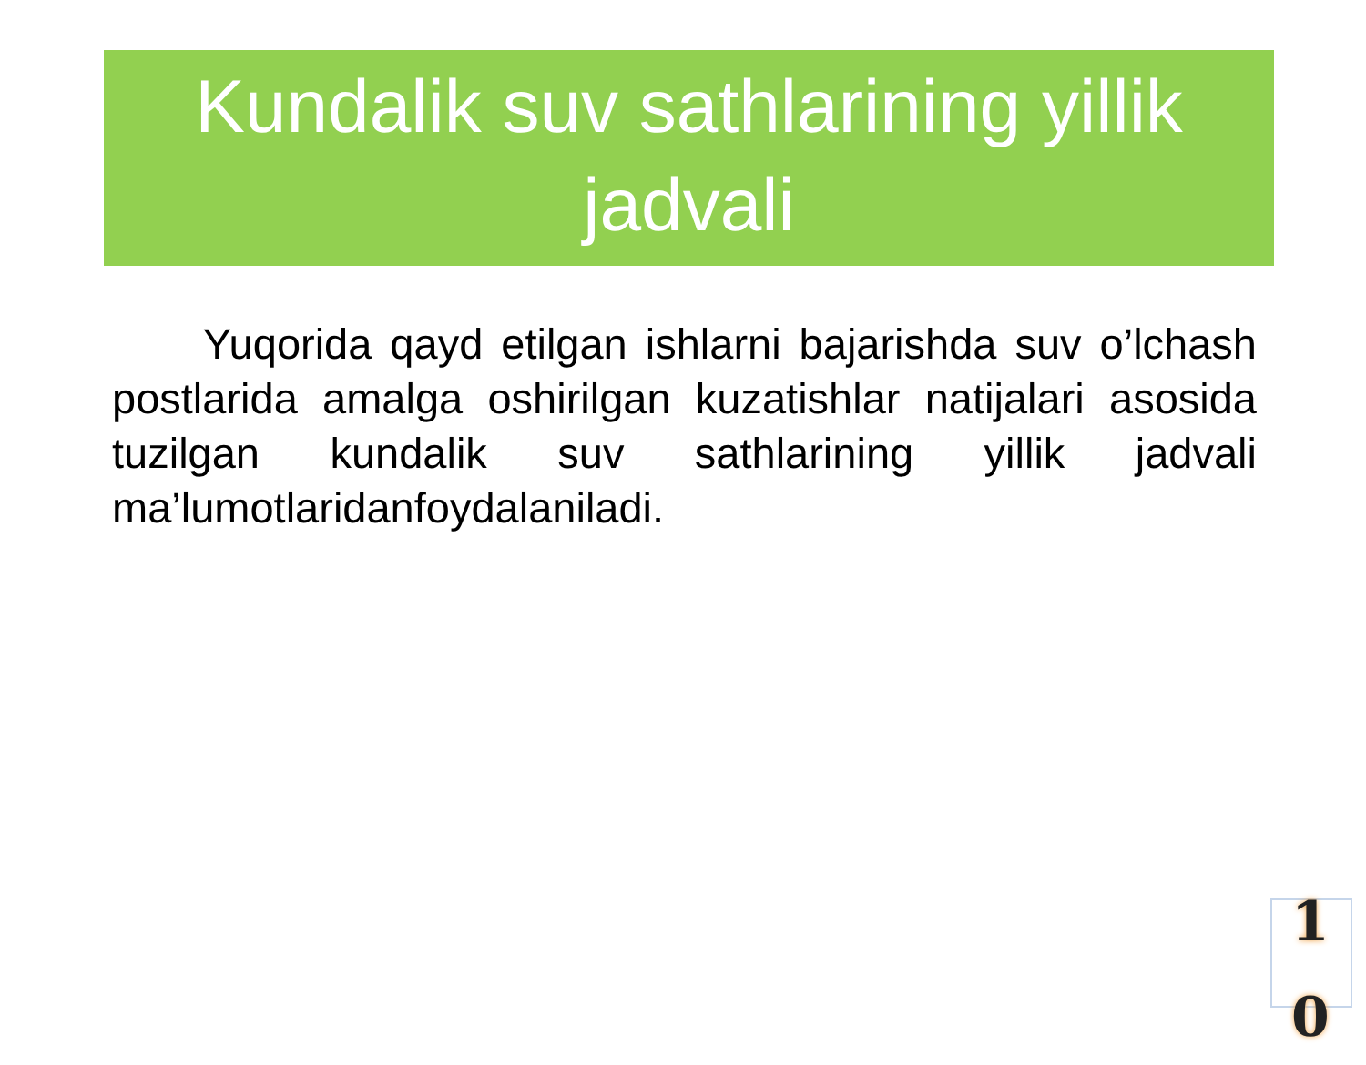Kundalik suv sathlarining yillik jadvali
Yuqorida qayd etilgan ishlarni bajarishda suv o’lchash postlarida amalga oshirilgan kuzatishlar natijalari asosida tuzilgan kundalik suv sathlarining yillik jadvali ma’lumotlaridanfoydalaniladi.
1 0